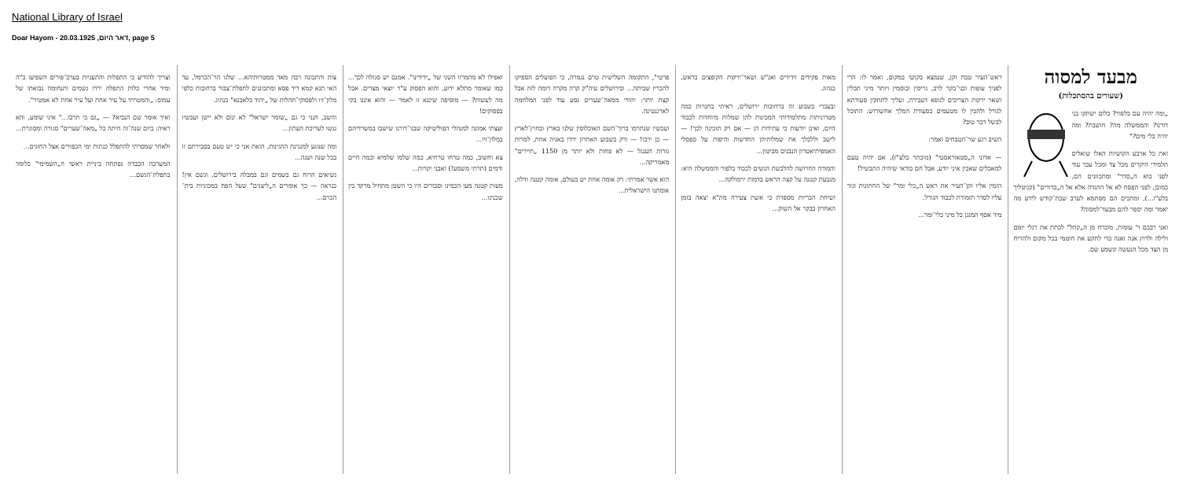National Library of Israel
Doar Hayom - דאר היום, 20.03.1925, page 5
מבעד למסוה
(שעורים בהסתכלות)
„ומה יהיה עם בלפור? כלום ישתקו בני דורנו? והממשלה מה? חושבת? ומה יהיה בלי מים?"
ואת כל ארבע הקושיות האלו שואלים תלמידי היקרים מכל צד ומכל עבר עוד לפני בוא ה„סדר" ומתכוונים הם, כמובן, לפני הפסח לא אל ההגדה אלא אל ה„כדורים" (קניטליך בלע"ז...), ומתכים הם מסתמא לערב שבת־קודש לידע מה יאמר ומה יספר להם מבעד־למסוה?
ואני רבכם ר' עזמות, מוכרח מן ה„קהל" לכתת את רגלי יומם ולילה ולרוץ אנה ואנה כדי לתקע את חוטמי בכל מקום ולהריח מן הצד מכל הנעשה ונשמע שם.
ראש־העיר טבח זקן, שנמצא בקושי במקום, ואמר לו: הרי לפניך עופות ובני־בקר לרב, גריסין וכוסמין ויותר מיני תבלין ושאר ירקות הצריכים לגופא דעבירה, ועליך לתתקין סעודתא לגורל ולהכין לו מטעמים כסעודת המלך אחשורוש. התוכל לבשל דבר טוב?
השיב רגע שר־הטבחים ואמר:
— אדוני ה„סטאוראסטי" (מוכתר בלע"ז), אם יהיה טעם למאכלים שאכין איני יודע, אבל חם בודאי שיהיה התבשיל!
הזמין אליו זקן־העיר את ראש ה„כלי זמר" של החתונות וגזר עליו לסדר תזמורת לכבוד הגורל.
מיד אסף המנגן כל מיני כלי־זמר...
מאות פקידים וידידים ואנ"ש ושאר־ירקות הקופצים בראש, כנהוג.
ובעברי בשבוע זה ברחובות ירושלים, ראיתי בחנויות כמה מטרוניתות מתלמידותי המכינות להן שמלות מיוחדות לכבוד היום, ואינן יודעות כי עתידות הן — אם רק תזכינה לכך! — לישב וללכלך את שמלותיהן החדשות והיפות על ספסלי האמפיתיאטרון הנבנים מביטון...
והמודה החרושה להלבשת הנשים לכבוד בלפור והממשלה היא: מגבעת קטנה על קצה הראש בדמות ירמולקה...
ושיחת הבריות מספרת כי אשת צעירה מת"א יצאה בזמן האחרון בבקר אל השוק...
פרטי", התקומה השלישית טרם נגמרה, כי הפועלים הספיקו להכריז שביתה... ובירושלים עיה"ק קרה מקרה דומה לזה אבל קצת יותר: יהודי ממאה־שערים נסע עוד לפני המלחמה לארגנטינה.
ועכשיו שנתרמו ברוך־השם האוכלוסין שלנו בארץ ובחוץ־לארץ — כן ירבו! — ורק בשבוע האחרון ירדו באניה אחת, למרות גזרות הענגל — לא פחות ולא יותר מן 1150 „תיירים" מאמריקה...
הוא אשר אמרתי: רק אומה אחת יש בעולם, אומה קטנה ודלה, אומתנו הישראלית...
ואפילו לא מהמרזו השני של „ידידינו". אמנם יש סגולה לכך... כמו שאומר מתלא ידוע, והוא הפסוק ע"ד יוצאי מצרים. אבל מה לעשות? — מוסיפה שיננא זו לאמר — והוא איננו בקי בפסוקים!
ועצתי אמונה למנהלי הפוליטיקה שבני־דורנו שישבו במשרדיהם במלון־זיו...
צא וחשוב, כמה טרחו טרחיא, כמה שלמו שלמיא וכמה חיים ודמים (תרתי משמע!) ואבני יקרות...
מעות קטנה מעו הכמינו וסבורים היו כי השטן מתחיל מרקד בין שכנינו...
צות והתכונה רבה מאד ממטרותיהא... שלנו הר־הכרמל, עד האי תנא קמא דיד פסא ומתכוננים לתפלת־צבור ברחובות כלפי מלון־זיו ולפסוקי־תהלות של „יהוד כלאבנא" כנהוג.
והשב, הנני כי גם „שומר ישראל" לא ינום ולא יישן ועכשיו נגשו לעריכת העתון...
ומה שנוגע למנגינת ההגינות, הואת אני כי יש טעם בסבירתם זו בכל שנה ושנה...
נשיאים הרוח גם בשמים וגם במבלה בירושלים, וגשם אין! כנראה — כך אומרים ה„ליצנים" שעל הפח במכוניות בית־הכרם...
וצריך להודיע כי התפלות והתעניות בערב־פורים השפיעו ב"ה ומיד אחרי כלות התפלה ירדו גשמים ותנחומה נבואתו של עמוס: „והמטרתי על עיר אחת ועל עיר אחת לא אמטיר".
ואיך אומר שם הנביא? — „גם כי תרבו..." איני שומע, והא ראיה: ביום שנה־זה היתה כל „מאה־שערים" סגורה ומסוגרת...
ולאחר שמסרתי להתפלל כנתות ימי הכפורים אצל החזנים...
המערכה הכבדה נפתחה ביניית ראשי ה„השמימי" כלומר בתפלת־הגשם...